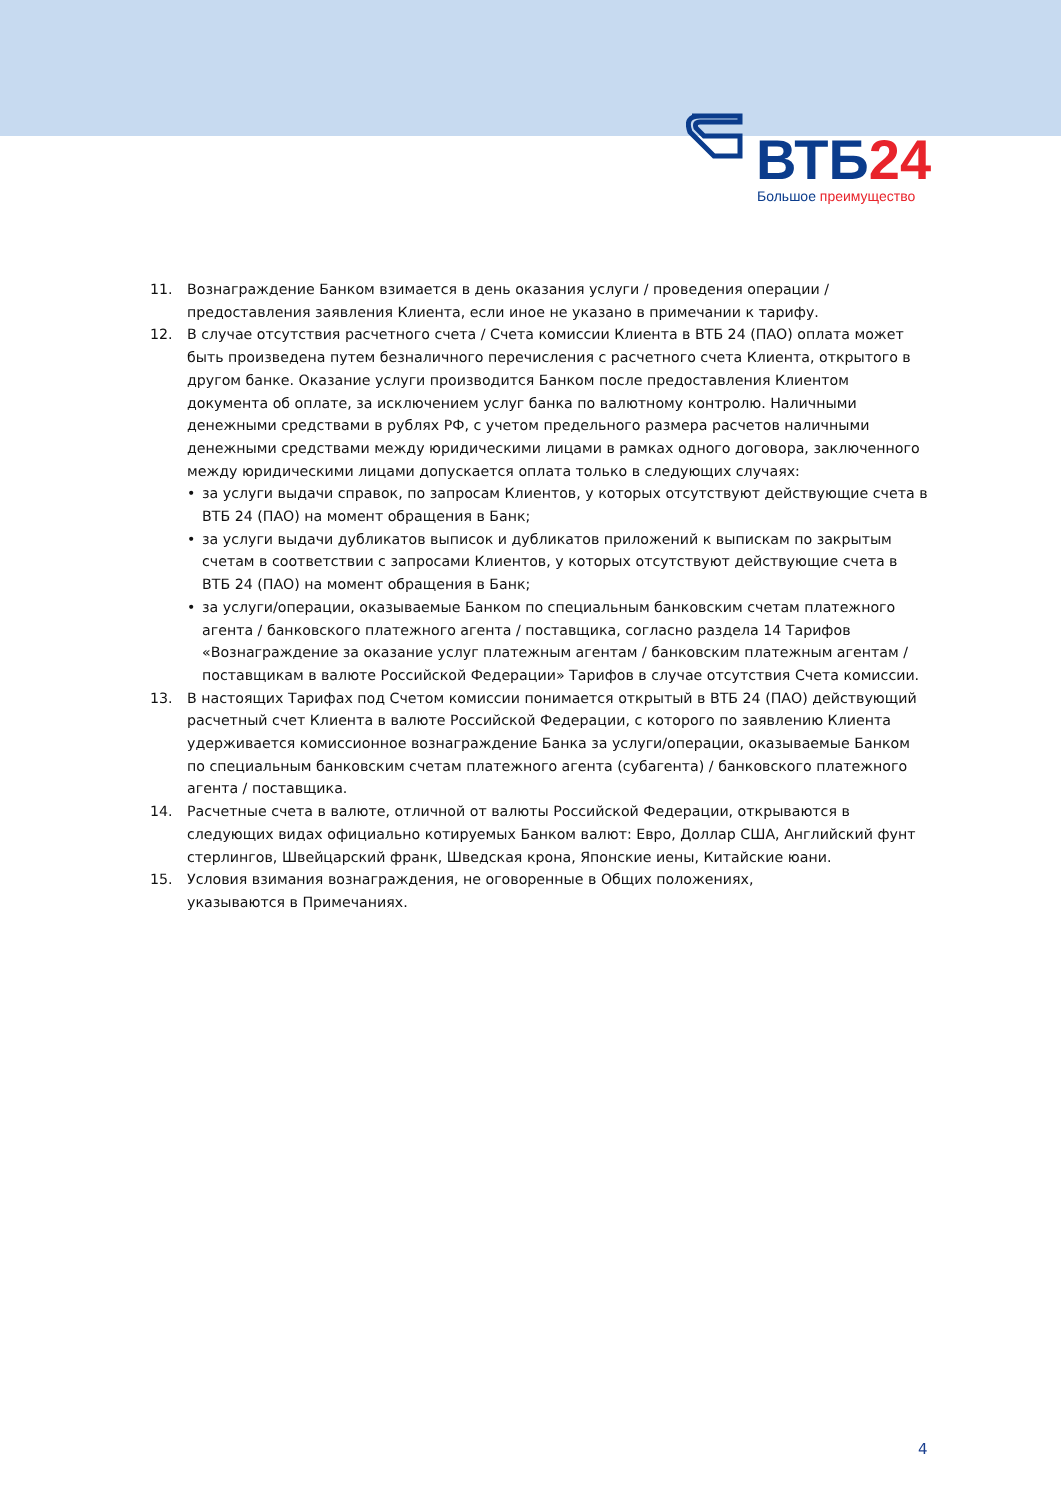ВТБ24 Большое преимущество
11. Вознаграждение Банком взимается в день оказания услуги / проведения операции / предоставления заявления Клиента, если иное не указано в примечании к тарифу.
12. В случае отсутствия расчетного счета / Счета комиссии Клиента в ВТБ 24 (ПАО) оплата может быть произведена путем безналичного перечисления с расчетного счета Клиента, открытого в другом банке. Оказание услуги производится Банком после предоставления Клиентом документа об оплате, за исключением услуг банка по валютному контролю. Наличными денежными средствами в рублях РФ, с учетом предельного размера расчетов наличными денежными средствами между юридическими лицами в рамках одного договора, заключенного между юридическими лицами допускается оплата только в следующих случаях:
• за услуги выдачи справок, по запросам Клиентов, у которых отсутствуют действующие счета в ВТБ 24 (ПАО) на момент обращения в Банк;
• за услуги выдачи дубликатов выписок и дубликатов приложений к выпискам по закрытым счетам в соответствии с запросами Клиентов, у которых отсутствуют действующие счета в ВТБ 24 (ПАО) на момент обращения в Банк;
• за услуги/операции, оказываемые Банком по специальным банковским счетам платежного агента / банковского платежного агента / поставщика, согласно раздела 14 Тарифов «Вознаграждение за оказание услуг платежным агентам / банковским платежным агентам / поставщикам в валюте Российской Федерации» Тарифов в случае отсутствия Счета комиссии.
13. В настоящих Тарифах под Счетом комиссии понимается открытый в ВТБ 24 (ПАО) действующий расчетный счет Клиента в валюте Российской Федерации, с которого по заявлению Клиента удерживается комиссионное вознаграждение Банка за услуги/операции, оказываемые Банком по специальным банковским счетам платежного агента (субагента) / банковского платежного агента / поставщика.
14. Расчетные счета в валюте, отличной от валюты Российской Федерации, открываются в следующих видах официально котируемых Банком валют: Евро, Доллар США, Английский фунт стерлингов, Швейцарский франк, Шведская крона, Японские иены, Китайские юани.
15. Условия взимания вознаграждения, не оговоренные в Общих положениях,
указываются в Примечаниях.
4